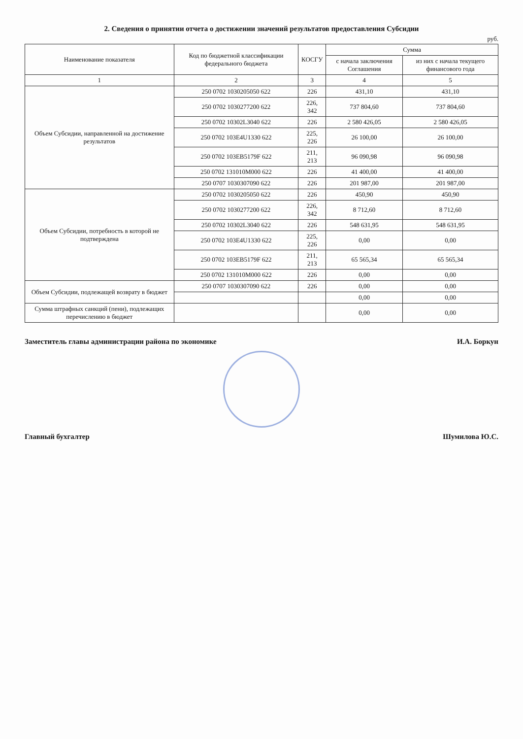2. Сведения о принятии отчета о достижении значений результатов предоставления Субсидии
руб.
| Наименование показателя | Код по бюджетной классификации федерального бюджета | КОСГУ | Сумма | |
| --- | --- | --- | --- | --- |
| | | | с начала заключения Соглашения | из них с начала текущего финансового года |
| 1 | 2 | 3 | 4 | 5 |
| Объем Субсидии, направленной на достижение результатов | 250 0702 1030205050 622 | 226 | 431,10 | 431,10 |
| | 250 0702 1030277200 622 | 226, 342 | 737 804,60 | 737 804,60 |
| | 250 0702 10302L3040 622 | 226 | 2 580 426,05 | 2 580 426,05 |
| | 250 0702 103E4U1330 622 | 225, 226 | 26 100,00 | 26 100,00 |
| | 250 0702 103EB5179F 622 | 211, 213 | 96 090,98 | 96 090,98 |
| | 250 0702 131010M000 622 | 226 | 41 400,00 | 41 400,00 |
| | 250 0707 1030307090 622 | 226 | 201 987,00 | 201 987,00 |
| Объем Субсидии, потребность в которой не подтверждена | 250 0702 1030205050 622 | 226 | 450,90 | 450,90 |
| | 250 0702 1030277200 622 | 226, 342 | 8 712,60 | 8 712,60 |
| | 250 0702 10302L3040 622 | 226 | 548 631,95 | 548 631,95 |
| | 250 0702 103E4U1330 622 | 225, 226 | 0,00 | 0,00 |
| | 250 0702 103EB5179F 622 | 211, 213 | 65 565,34 | 65 565,34 |
| | 250 0702 131010M000 622 | 226 | 0,00 | 0,00 |
| Объем Субсидии, подлежащей возврату в бюджет | 250 0707 1030307090 622 | 226 | 0,00 | 0,00 |
| | | | 0,00 | 0,00 |
| Сумма штрафных санкций (пени), подлежащих перечислению в бюджет | | | 0,00 | 0,00 |
Заместитель главы администрации района по экономике И.А. Боркун
Главный бухгалтер Шумилова Ю.С.